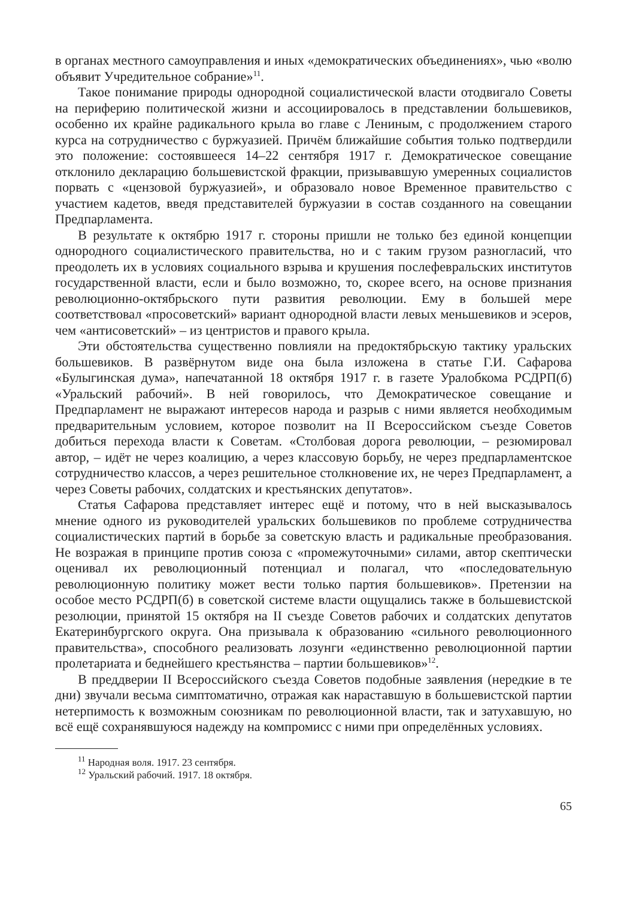в органах местного самоуправления и иных «демократических объединениях», чью «волю объявит Учредительное собрание»<sup>11</sup>.
Такое понимание природы однородной социалистической власти отодвигало Советы на периферию политической жизни и ассоциировалось в представлении большевиков, особенно их крайне радикального крыла во главе с Лениным, с продолжением старого курса на сотрудничество с буржуазией. Причём ближайшие события только подтвердили это положение: состоявшееся 14–22 сентября 1917 г. Демократическое совещание отклонило декларацию большевистской фракции, призывавшую умеренных социалистов порвать с «цензовой буржуазией», и образовало новое Временное правительство с участием кадетов, введя представителей буржуазии в состав созданного на совещании Предпарламента.
В результате к октябрю 1917 г. стороны пришли не только без единой концепции однородного социалистического правительства, но и с таким грузом разногласий, что преодолеть их в условиях социального взрыва и крушения послефевральских институтов государственной власти, если и было возможно, то, скорее всего, на основе признания революционно-октябрьского пути развития революции. Ему в большей мере соответствовал «просоветский» вариант однородной власти левых меньшевиков и эсеров, чем «антисоветский» – из центристов и правого крыла.
Эти обстоятельства существенно повлияли на предоктябрьскую тактику уральских большевиков. В развёрнутом виде она была изложена в статье Г.И. Сафарова «Булыгинская дума», напечатанной 18 октября 1917 г. в газете Уралобкома РСДРП(б) «Уральский рабочий». В ней говорилось, что Демократическое совещание и Предпарламент не выражают интересов народа и разрыв с ними является необходимым предварительным условием, которое позволит на II Всероссийском съезде Советов добиться перехода власти к Советам. «Столбовая дорога революции, – резюмировал автор, – идёт не через коалицию, а через классовую борьбу, не через предпарламентское сотрудничество классов, а через решительное столкновение их, не через Предпарламент, а через Советы рабочих, солдатских и крестьянских депутатов».
Статья Сафарова представляет интерес ещё и потому, что в ней высказывалось мнение одного из руководителей уральских большевиков по проблеме сотрудничества социалистических партий в борьбе за советскую власть и радикальные преобразования. Не возражая в принципе против союза с «промежуточными» силами, автор скептически оценивал их революционный потенциал и полагал, что «последовательную революционную политику может вести только партия большевиков». Претензии на особое место РСДРП(б) в советской системе власти ощущались также в большевистской резолюции, принятой 15 октября на II съезде Советов рабочих и солдатских депутатов Екатеринбургского округа. Она призывала к образованию «сильного революционного правительства», способного реализовать лозунги «единственно революционной партии пролетариата и беднейшего крестьянства – партии большевиков»<sup>12</sup>.
В преддверии II Всероссийского съезда Советов подобные заявления (нередкие в те дни) звучали весьма симптоматично, отражая как нараставшую в большевистской партии нетерпимость к возможным союзникам по революционной власти, так и затухавшую, но всё ещё сохранявшуюся надежду на компромисс с ними при определённых условиях.
<sup>11</sup> Народная воля. 1917. 23 сентября.
<sup>12</sup> Уральский рабочий. 1917. 18 октября.
65